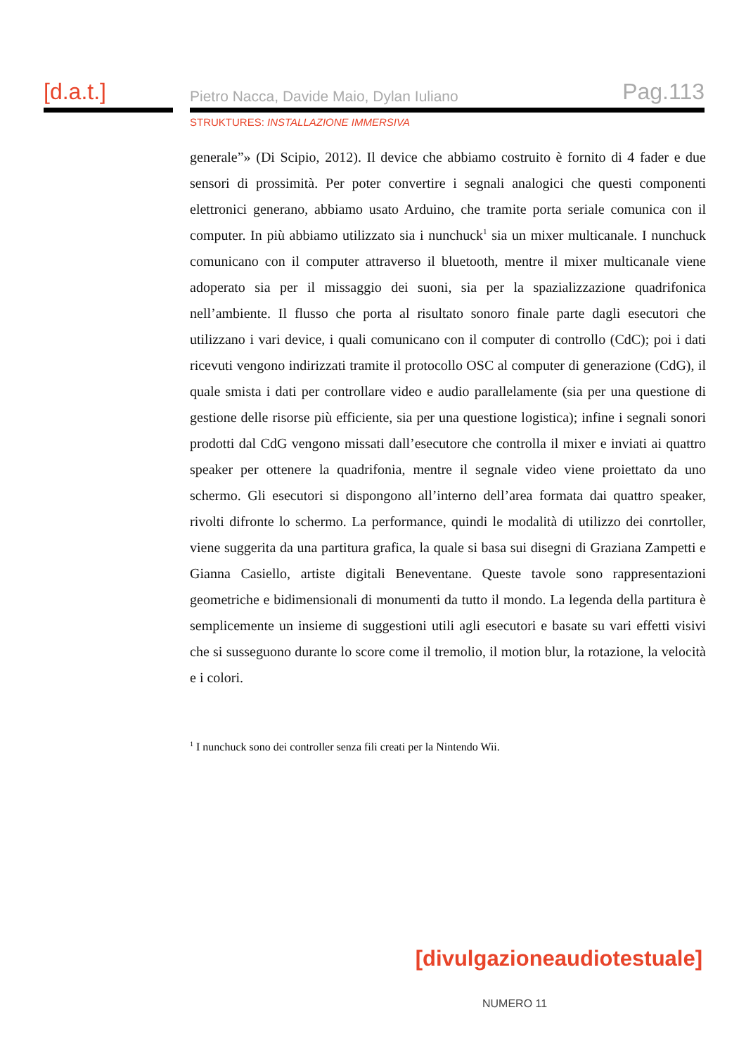[d.a.t.]
Pietro Nacca, Davide Maio, Dylan Iuliano Pag.113
STRUKTURES: INSTALLAZIONE IMMERSIVA
generale”» (Di Scipio, 2012). Il device che abbiamo costruito è fornito di 4 fader e due sensori di prossimità. Per poter convertire i segnali analogici che questi componenti elettronici generano, abbiamo usato Arduino, che tramite porta seriale comunica con il computer. In più abbiamo utilizzato sia i nunchuck<sup>1</sup> sia un mixer multicanale. I nunchuck comunicano con il computer attraverso il bluetooth, mentre il mixer multicanale viene adoperato sia per il missaggio dei suoni, sia per la spazializzazione quadrifonica nell’ambiente. Il flusso che porta al risultato sonoro finale parte dagli esecutori che utilizzano i vari device, i quali comunicano con il computer di controllo (CdC); poi i dati ricevuti vengono indirizzati tramite il protocollo OSC al computer di generazione (CdG), il quale smista i dati per controllare video e audio parallelamente (sia per una questione di gestione delle risorse più efficiente, sia per una questione logistica); infine i segnali sonori prodotti dal CdG vengono missati dall’esecutore che controlla il mixer e inviati ai quattro speaker per ottenere la quadrifonia, mentre il segnale video viene proiettato da uno schermo. Gli esecutori si dispongono all’interno dell’area formata dai quattro speaker, rivolti difronte lo schermo. La performance, quindi le modalità di utilizzo dei conrtoller, viene suggerita da una partitura grafica, la quale si basa sui disegni di Graziana Zampetti e Gianna Casiello, artiste digitali Beneventane. Queste tavole sono rappresentazioni geometriche e bidimensionali di monumenti da tutto il mondo. La legenda della partitura è semplicemente un insieme di suggestioni utili agli esecutori e basate su vari effetti visivi che si susseguono durante lo score come il tremolio, il motion blur, la rotazione, la velocità e i colori.
<sup>1</sup> I nunchuck sono dei controller senza fili creati per la Nintendo Wii.
[divulgazioneaudiotestuale]
NUMERO 11